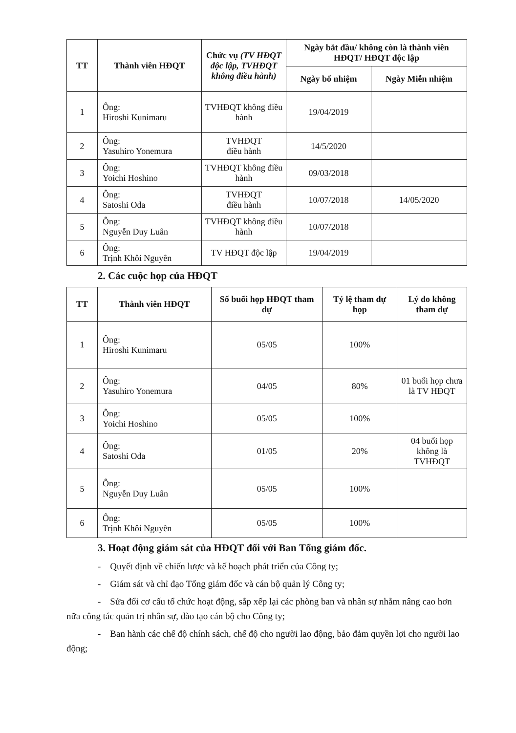| TT | Thành viên HĐQT | Chức vụ (TV HĐQT độc lập, TVHĐQT không điều hành) | Ngày bắt đầu/ không còn là thành viên HĐQT/ HĐQT độc lập | |
| --- | --- | --- | --- | --- |
| | | | Ngày bổ nhiệm | Ngày Miễn nhiệm |
| 1 | Ông: Hiroshi Kunimaru | TVHĐQT không điều hành | 19/04/2019 | |
| 2 | Ông: Yasuhiro Yonemura | TVHĐQT điều hành | 14/5/2020 | |
| 3 | Ông: Yoichi Hoshino | TVHĐQT không điều hành | 09/03/2018 | |
| 4 | Ông: Satoshi Oda | TVHĐQT điều hành | 10/07/2018 | 14/05/2020 |
| 5 | Ông: Nguyễn Duy Luân | TVHĐQT không điều hành | 10/07/2018 | |
| 6 | Ông: Trịnh Khôi Nguyên | TV HĐQT độc lập | 19/04/2019 | |
2. Các cuộc họp của HĐQT
| TT | Thành viên HĐQT | Số buổi họp HĐQT tham dự | Tỷ lệ tham dự họp | Lý do không tham dự |
| --- | --- | --- | --- | --- |
| 1 | Ông: Hiroshi Kunimaru | 05/05 | 100% | |
| 2 | Ông: Yasuhiro Yonemura | 04/05 | 80% | 01 buổi họp chưa là TV HĐQT |
| 3 | Ông: Yoichi Hoshino | 05/05 | 100% | |
| 4 | Ông: Satoshi Oda | 01/05 | 20% | 04 buổi họp không là TVHĐQT |
| 5 | Ông: Nguyễn Duy Luân | 05/05 | 100% | |
| 6 | Ông: Trịnh Khôi Nguyên | 05/05 | 100% | |
3. Hoạt động giám sát của HĐQT đối với Ban Tổng giám đốc.
- Quyết định về chiến lược và kế hoạch phát triển của Công ty;
- Giám sát và chỉ đạo Tổng giám đốc và cán bộ quản lý Công ty;
- Sửa đổi cơ cấu tổ chức hoạt động, sắp xếp lại các phòng ban và nhân sự nhằm nâng cao hơn nữa công tác quản trị nhân sự, đào tạo cán bộ cho Công ty;
- Ban hành các chế độ chính sách, chế độ cho người lao động, bảo đảm quyền lợi cho người lao động;